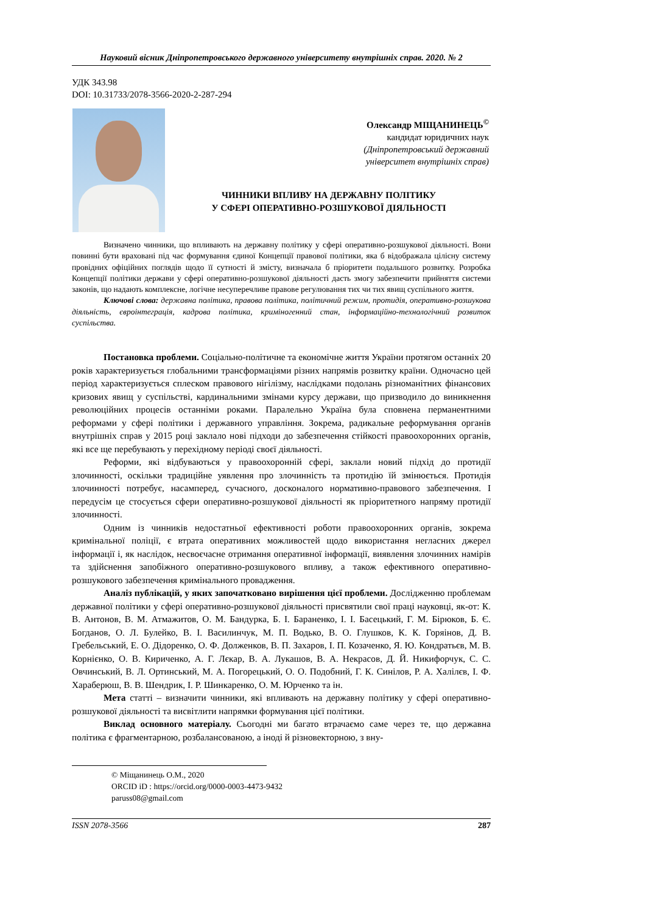Науковий вісник Дніпропетровського державного університету внутрішніх справ. 2020. № 2
УДК 343.98
DOI: 10.31733/2078-3566-2020-2-287-294
Олександр МІЩАНИНЕЦЬ<sup>©</sup>
кандидат юридичних наук
(Дніпропетровський державний
університет внутрішніх справ)
ЧИННИКИ ВПЛИВУ НА ДЕРЖАВНУ ПОЛІТИКУ
У СФЕРІ ОПЕРАТИВНО-РОЗШУКОВОЇ ДІЯЛЬНОСТІ
Визначено чинники, що впливають на державну політику у сфері оперативно-розшукової діяльності. Вони повинні бути враховані під час формування єдиної Концепції правової політики, яка б відображала цілісну систему провідних офіційних поглядів щодо її сутності й змісту, визначала б пріоритети подальшого розвитку. Розробка Концепції політики держави у сфері оперативно-розшукової діяльності дасть змогу забезпечити прийняття системи законів, що надають комплексне, логічне несуперечливе правове регулювання тих чи тих явищ суспільного життя.
Ключові слова: державна політика, правова політика, політичний режим, протидія, оперативно-розшукова діяльність, євроінтеграція, кадрова політика, криміногенний стан, інформаційно-технологічний розвиток суспільства.
Постановка проблеми. Соціально-політичне та економічне життя України протягом останніх 20 років характеризується глобальними трансформаціями різних напрямів розвитку країни. Одночасно цей період характеризується сплеском правового нігілізму, наслідками подолань різноманітних фінансових кризових явищ у суспільстві, кардинальними змінами курсу держави, що призводило до виникнення революційних процесів останніми роками. Паралельно Україна була сповнена перманентними реформами у сфері політики і державного управління. Зокрема, радикальне реформування органів внутрішніх справ у 2015 році заклало нові підходи до забезпечення стійкості правоохоронних органів, які все ще перебувають у перехідному періоді своєї діяльності.
Реформи, які відбуваються у правоохоронній сфері, заклали новий підхід до протидії злочинності, оскільки традиційне уявлення про злочинність та протидію їй змінюється. Протидія злочинності потребує, насамперед, сучасного, досконалого нормативно-правового забезпечення. І передусім це стосується сфери оперативно-розшукової діяльності як пріоритетного напряму протидії злочинності.
Одним із чинників недостатньої ефективності роботи правоохоронних органів, зокрема кримінальної поліції, є втрата оперативних можливостей щодо використання негласних джерел інформації і, як наслідок, несвоєчасне отримання оперативної інформації, виявлення злочинних намірів та здійснення запобіжного оперативно-розшукового впливу, а також ефективного оперативно-розшукового забезпечення кримінального провадження.
Аналіз публікацій, у яких започатковано вирішення цієї проблеми. Дослідженню проблемам державної політики у сфері оперативно-розшукової діяльності присвятили свої праці науковці, як-от: К. В. Антонов, В. М. Атмажитов, О. М. Бандурка, Б. І. Бараненко, І. І. Басецький, Г. М. Бірюков, Б. Є. Богданов, О. Л. Булейко, В. І. Василинчук, М. П. Водько, В. О. Глушков, К. К. Горяінов, Д. В. Гребельський, Е. О. Дідоренко, О. Ф. Долженков, В. П. Захаров, І. П. Козаченко, Я. Ю. Кондратьєв, М. В. Корнієнко, О. В. Кириченко, А. Г. Лєкар, В. А. Лукашов, В. А. Некрасов, Д. Й. Никифорчук, С. С. Овчинський, В. Л. Ортинський, М. А. Погорецький, О. О. Подобний, Г. К. Синілов, Р. А. Халілєв, І. Ф. Хараберюш, В. В. Шендрик, І. Р. Шинкаренко, О. М. Юрченко та ін.
Мета статті – визначити чинники, які впливають на державну політику у сфері оперативно-розшукової діяльності та висвітлити напрямки формування цієї політики.
Виклад основного матеріалу. Сьогодні ми багато втрачаємо саме через те, що державна політика є фрагментарною, розбалансованою, а іноді й різновекторною, з вну-
© Міщанинець О.М., 2020
ORCID iD : https://orcid.org/0000-0003-4473-9432
paruss08@gmail.com
ISSN 2078-3566 287